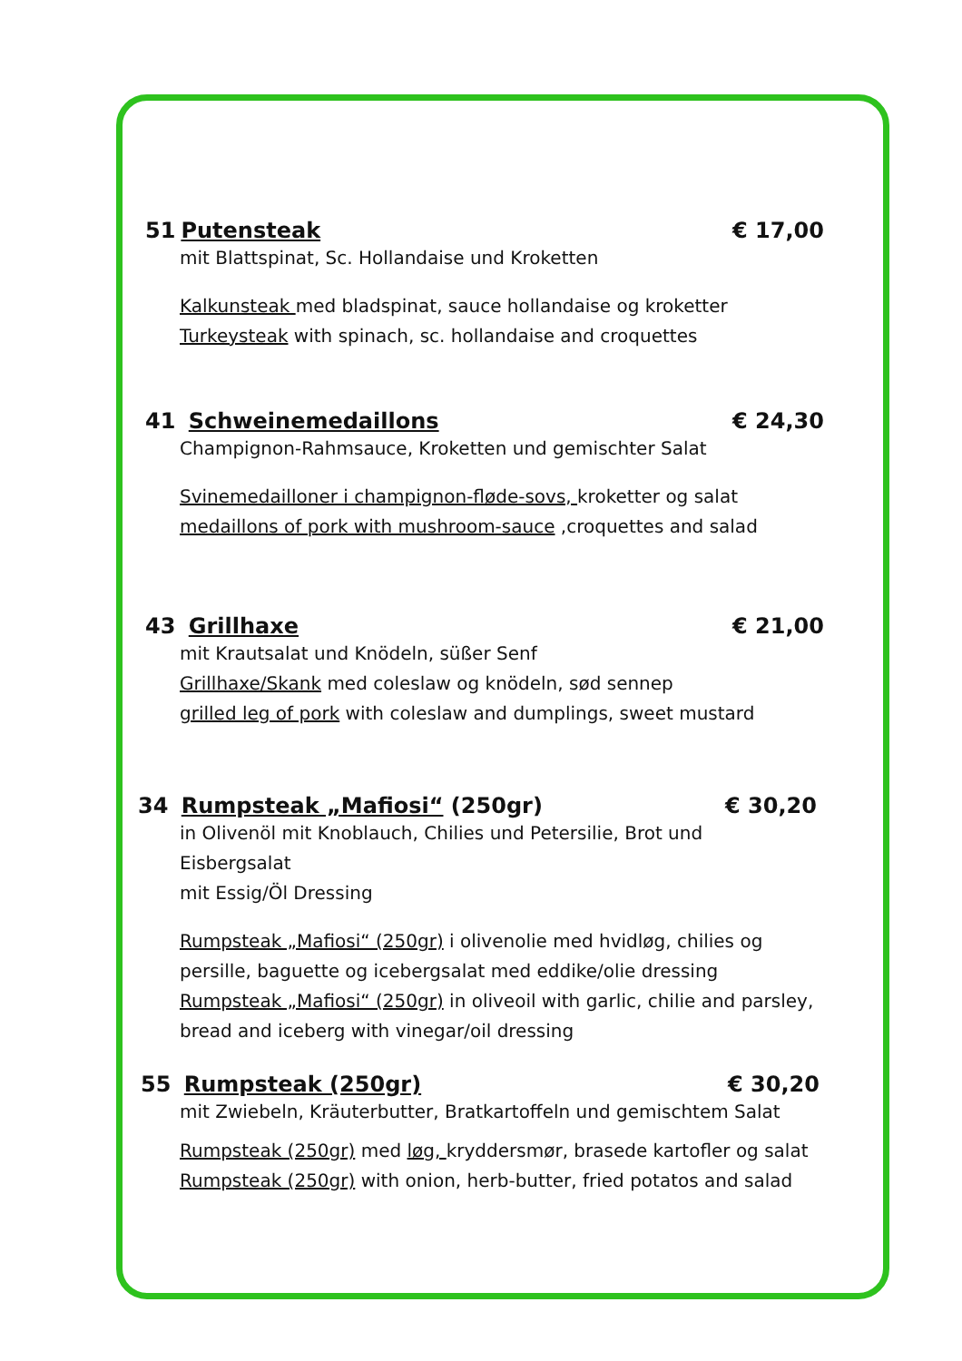51 Putensteak € 17,00
mit Blattspinat, Sc. Hollandaise und Kroketten
Kalkunsteak med bladspinat, sauce hollandaise og kroketter
Turkeysteak with spinach, sc. hollandaise and croquettes
41 Schweinemedaillons € 24,30
Champignon-Rahmsauce, Kroketten und gemischter Salat
Svinemedailloner i champignon-fløde-sovs, kroketter og salat
medaillons of pork with mushroom-sauce ,croquettes and salad
43 Grillhaxe € 21,00
mit Krautsalat und Knödeln, süßer Senf
Grillhaxe/Skank med coleslaw og knödeln, sød sennep
grilled leg of pork with coleslaw and dumplings, sweet mustard
34 Rumpsteak „Mafiosi“ (250gr) € 30,20
in Olivenöl mit Knoblauch, Chilies und Petersilie, Brot und Eisbergsalat
mit Essig/Öl Dressing
Rumpsteak „Mafiosi“ (250gr) i olivenolie med hvidløg, chilies og persille, baguette og icebergsalat med eddike/olie dressing
Rumpsteak „Mafiosi“ (250gr) in oliveoil with garlic, chilie and parsley, bread and iceberg with vinegar/oil dressing
55 Rumpsteak (250gr) € 30,20
mit Zwiebeln, Kräuterbutter, Bratkartoffeln und gemischtem Salat
Rumpsteak (250gr) med løg, kryddersmør, brasede kartofler og salat
Rumpsteak (250gr) with onion, herb-butter, fried potatos and salad